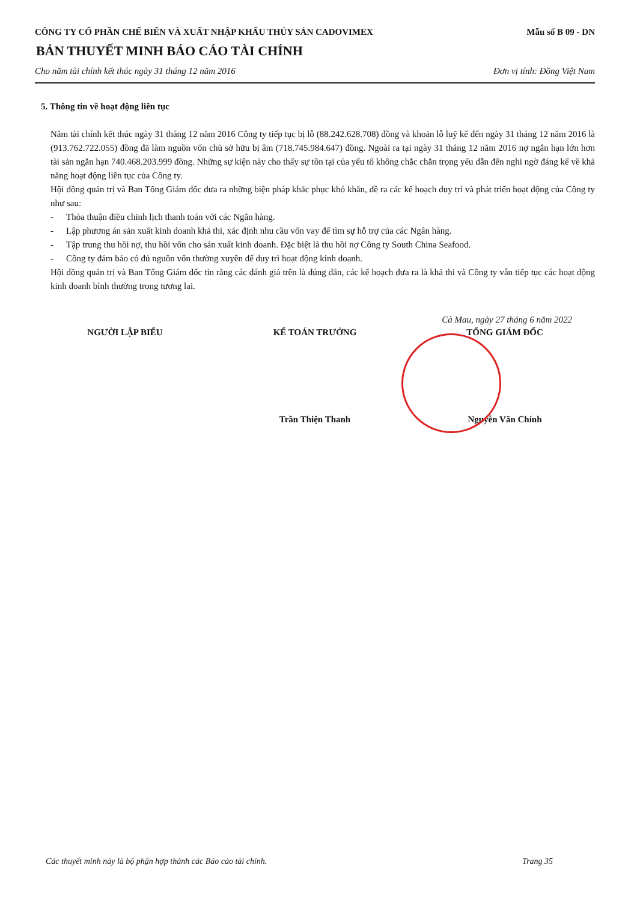CÔNG TY CỔ PHẦN CHẾ BIẾN VÀ XUẤT NHẬP KHẨU THỦY SẢN CADOVIMEX Mẫu số B 09 - DN
BẢN THUYẾT MINH BÁO CÁO TÀI CHÍNH
Cho năm tài chính kết thúc ngày 31 tháng 12 năm 2016 Đơn vị tính: Đồng Việt Nam
5. Thông tin về hoạt động liên tục
Năm tài chính kết thúc ngày 31 tháng 12 năm 2016 Công ty tiếp tục bị lỗ (88.242.628.708) đồng và khoản lỗ luỹ kế đến ngày 31 tháng 12 năm 2016 là (913.762.722.055) đồng đã làm nguồn vốn chủ sở hữu bị âm (718.745.984.647) đồng. Ngoài ra tại ngày 31 tháng 12 năm 2016 nợ ngắn hạn lớn hơn tài sản ngắn hạn 740.468.203.999 đồng. Những sự kiện này cho thấy sự tồn tại của yếu tố không chắc chắn trọng yếu dẫn đến nghi ngờ đáng kể về khả năng hoạt động liên tục của Công ty.
Hội đồng quản trị và Ban Tổng Giám đốc đưa ra những biện pháp khắc phục khó khăn, đề ra các kế hoạch duy trì và phát triển hoạt động của Công ty như sau:
- Thỏa thuận điều chỉnh lịch thanh toán với các Ngân hàng.
- Lập phương án sản xuất kinh doanh khả thi, xác định nhu cầu vốn vay để tìm sự hỗ trợ của các Ngân hàng.
- Tập trung thu hồi nợ, thu hồi vốn cho sản xuất kinh doanh. Đặc biệt là thu hồi nợ Công ty South China Seafood.
- Công ty đảm bảo có đủ nguồn vốn thường xuyên để duy trì hoạt động kinh doanh.
Hội đồng quản trị và Ban Tổng Giám đốc tin rằng các đánh giá trên là đúng đắn, các kế hoạch đưa ra là khả thi và Công ty vẫn tiếp tục các hoạt động kinh doanh bình thường trong tương lai.
Cà Mau, ngày 27 tháng 6 năm 2022
NGƯỜI LẬP BIỂU KẾ TOÁN TRƯỞNG TỔNG GIÁM ĐỐC
Trần Thiện Thanh Nguyễn Văn Chính
Các thuyết minh này là bộ phận hợp thành các Báo cáo tài chính. Trang 35